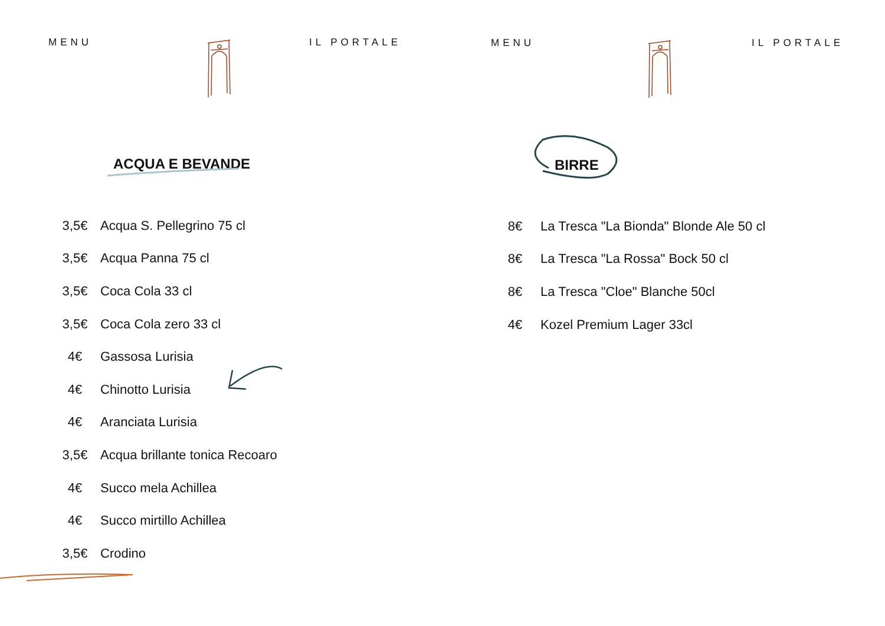MENU IL PORTALE
ACQUA E BEVANDE
| 3,5€ | Acqua S. Pellegrino 75 cl |
| 3,5€ | Acqua Panna 75 cl |
| 3,5€ | Coca Cola 33 cl |
| 3,5€ | Coca Cola zero 33 cl |
| 4€ | Gassosa Lurisia |
| 4€ | Chinotto Lurisia |
| 4€ | Aranciata Lurisia |
| 3,5€ | Acqua brillante tonica Recoaro |
| 4€ | Succo mela Achillea |
| 4€ | Succo mirtillo Achillea |
| 3,5€ | Crodino |
MENU IL PORTALE
BIRRE
| 8€ | La Tresca "La Bionda" Blonde Ale 50 cl |
| 8€ | La Tresca "La Rossa" Bock 50 cl |
| 8€ | La Tresca "Cloe" Blanche 50cl |
| 4€ | Kozel Premium Lager 33cl |